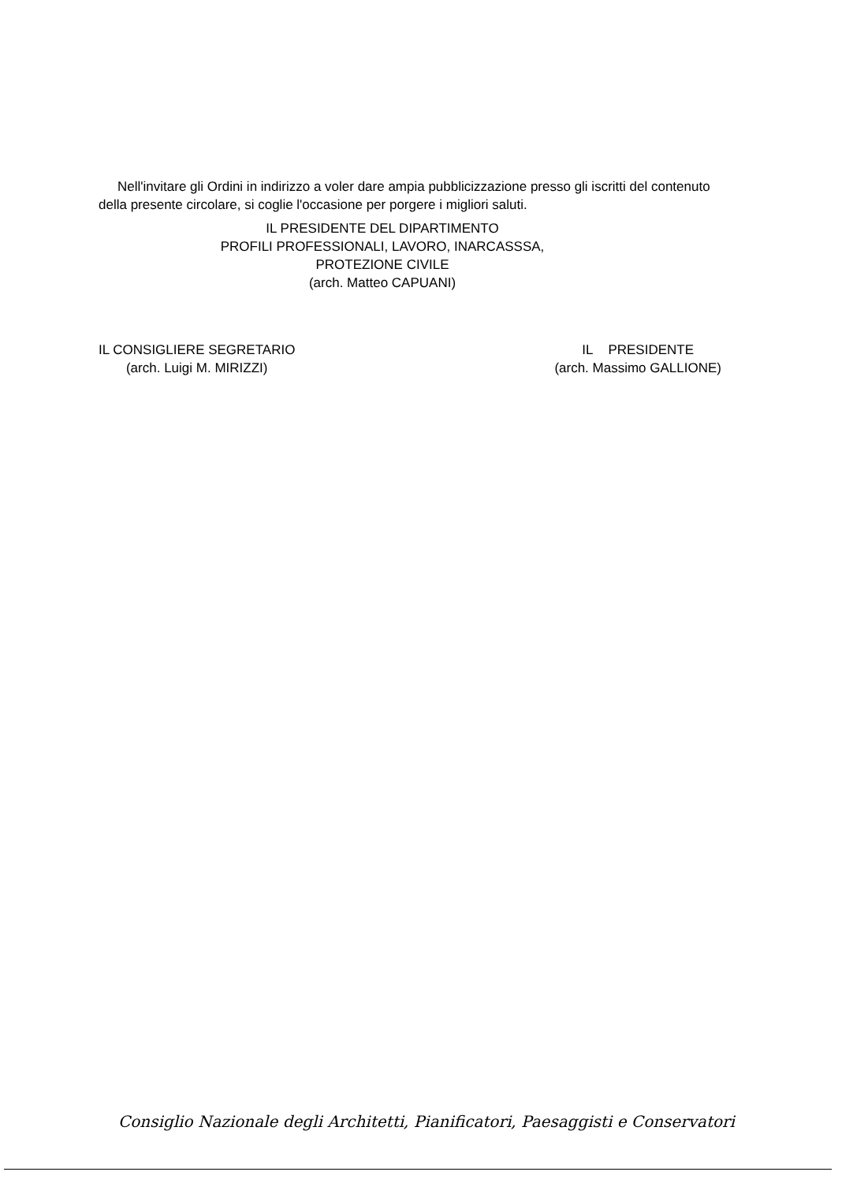Nell'invitare gli Ordini in indirizzo a voler dare ampia pubblicizzazione presso gli iscritti del contenuto della presente circolare, si coglie l'occasione per porgere i migliori saluti.
IL PRESIDENTE DEL DIPARTIMENTO
PROFILI PROFESSIONALI, LAVORO, INARCASSSA,
PROTEZIONE CIVILE
(arch. Matteo CAPUANI)
IL CONSIGLIERE SEGRETARIO
(arch. Luigi M. MIRIZZI)
IL PRESIDENTE
(arch. Massimo GALLIONE)
Consiglio Nazionale degli Architetti, Pianificatori, Paesaggisti e Conservatori